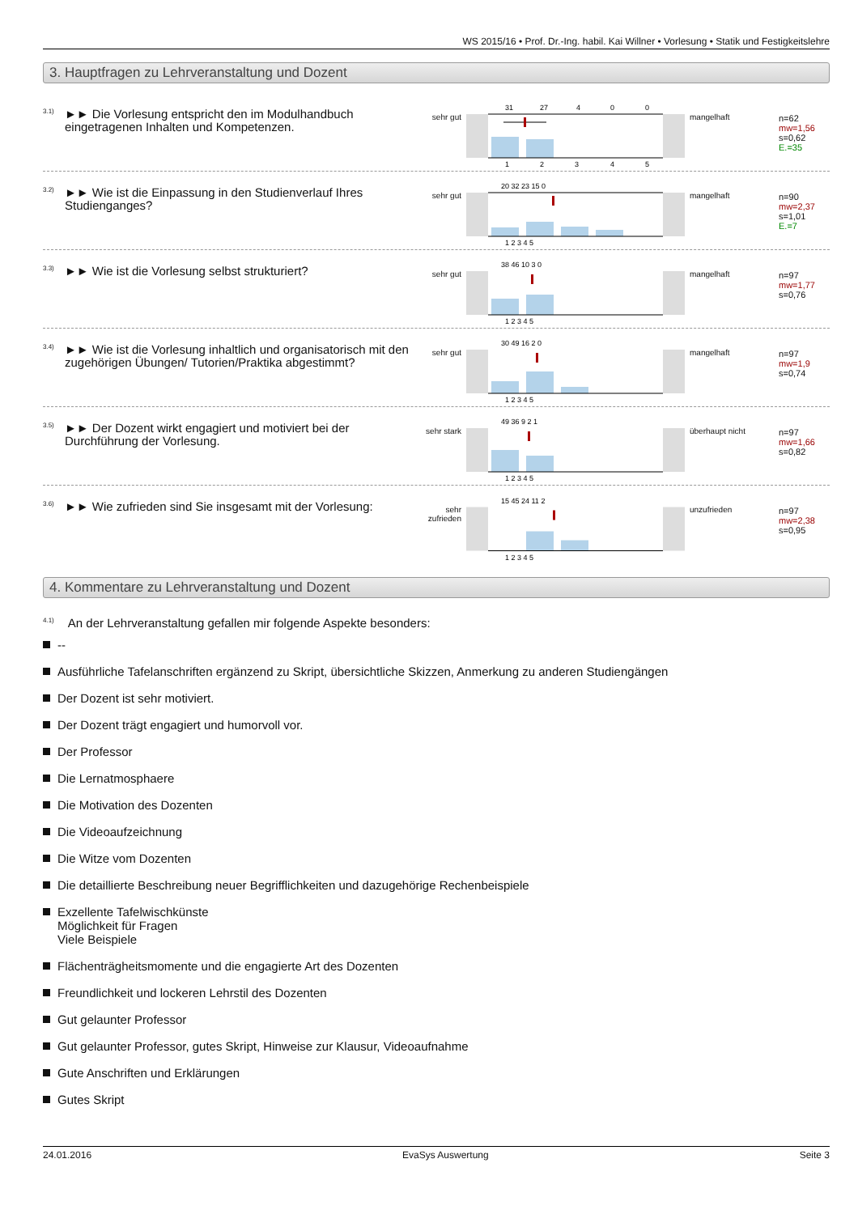WS 2015/16 • Prof. Dr.-Ing. habil. Kai Willner • Vorlesung • Statik und Festigkeitslehre
3. Hauptfragen zu Lehrveranstaltung und Dozent
3.1)
►► Die Vorlesung entspricht den im Modulhandbuch eingetragenen Inhalten und Kompetenzen.
sehr gut
31
27
4
0
0
1
2
3
4
5
mangelhaft
n=62
mw=1,56
s=0,62
E.=35
3.2)
►► Wie ist die Einpassung in den Studienverlauf Ihres Studienganges?
sehr gut
20 32 23 15 0
1 2 3 4 5
mangelhaft
n=90
mw=2,37
s=1,01
E.=7
3.3)
►► Wie ist die Vorlesung selbst strukturiert?
sehr gut
38 46 10 3 0
1 2 3 4 5
mangelhaft
n=97
mw=1,77
s=0,76
3.4)
►► Wie ist die Vorlesung inhaltlich und organisatorisch mit den zugehörigen Übungen/ Tutorien/Praktika abgestimmt?
sehr gut
30 49 16 2 0
1 2 3 4 5
mangelhaft
n=97
mw=1,9
s=0,74
3.5)
►► Der Dozent wirkt engagiert und motiviert bei der Durchführung der Vorlesung.
sehr stark
49 36 9 2 1
1 2 3 4 5
überhaupt nicht
n=97
mw=1,66
s=0,82
3.6)
►► Wie zufrieden sind Sie insgesamt mit der Vorlesung:
sehr zufrieden
15 45 24 11 2
1 2 3 4 5
unzufrieden
n=97
mw=2,38
s=0,95
4. Kommentare zu Lehrveranstaltung und Dozent
<sup>4.1)</sup>An der Lehrveranstaltung gefallen mir folgende Aspekte besonders:
--
Ausführliche Tafelanschriften ergänzend zu Skript, übersichtliche Skizzen, Anmerkung zu anderen Studiengängen
Der Dozent ist sehr motiviert.
Der Dozent trägt engagiert und humorvoll vor.
Der Professor
Die Lernatmosphaere
Die Motivation des Dozenten
Die Videoaufzeichnung
Die Witze vom Dozenten
Die detaillierte Beschreibung neuer Begrifflichkeiten und dazugehörige Rechenbeispiele
Exzellente Tafelwischkünste
Möglichkeit für Fragen
Viele Beispiele
Flächenträgheitsmomente und die engagierte Art des Dozenten
Freundlichkeit und lockeren Lehrstil des Dozenten
Gut gelaunter Professor
Gut gelaunter Professor, gutes Skript, Hinweise zur Klausur, Videoaufnahme
Gute Anschriften und Erklärungen
Gutes Skript
24.01.2016 EvaSys Auswertung Seite 3